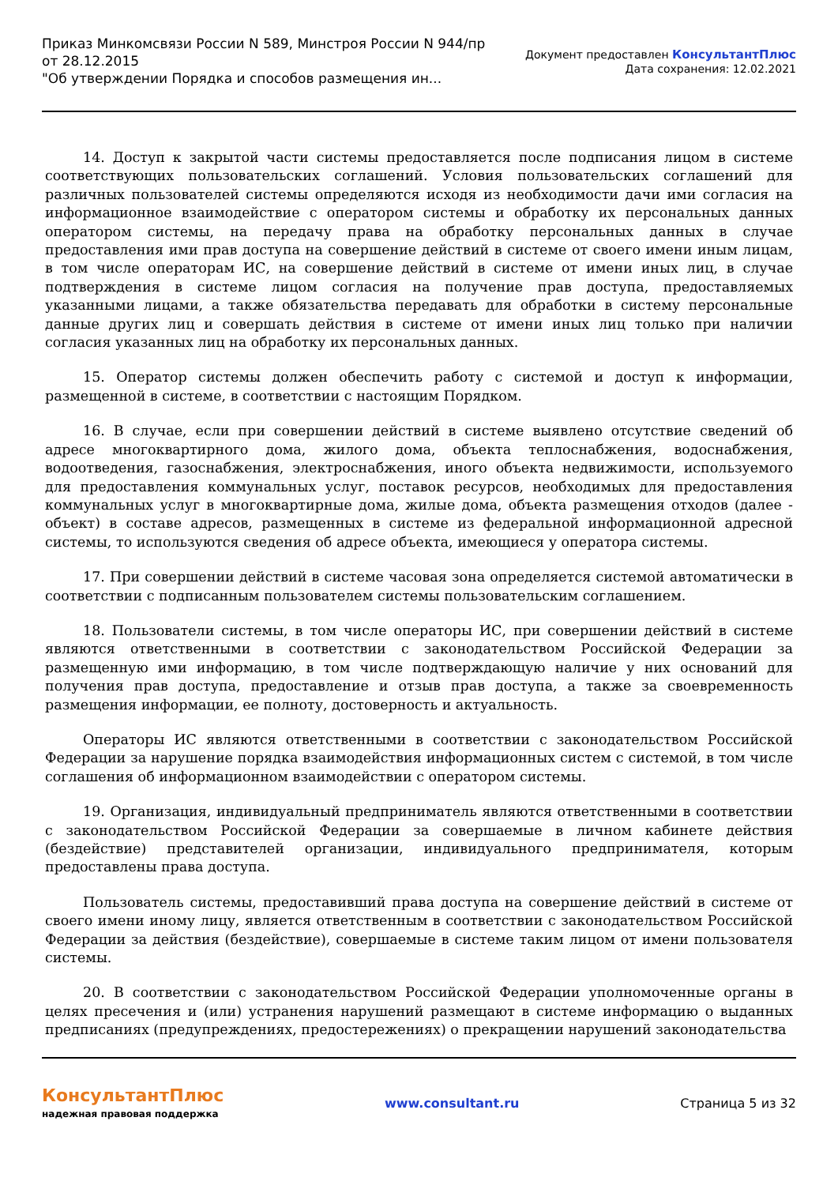Приказ Минкомсвязи России N 589, Минстроя России N 944/пр
от 28.12.2015
"Об утверждении Порядка и способов размещения ин...
Документ предоставлен КонсультантПлюс
Дата сохранения: 12.02.2021
14. Доступ к закрытой части системы предоставляется после подписания лицом в системе соответствующих пользовательских соглашений. Условия пользовательских соглашений для различных пользователей системы определяются исходя из необходимости дачи ими согласия на информационное взаимодействие с оператором системы и обработку их персональных данных оператором системы, на передачу права на обработку персональных данных в случае предоставления ими прав доступа на совершение действий в системе от своего имени иным лицам, в том числе операторам ИС, на совершение действий в системе от имени иных лиц, в случае подтверждения в системе лицом согласия на получение прав доступа, предоставляемых указанными лицами, а также обязательства передавать для обработки в систему персональные данные других лиц и совершать действия в системе от имени иных лиц только при наличии согласия указанных лиц на обработку их персональных данных.
15. Оператор системы должен обеспечить работу с системой и доступ к информации, размещенной в системе, в соответствии с настоящим Порядком.
16. В случае, если при совершении действий в системе выявлено отсутствие сведений об адресе многоквартирного дома, жилого дома, объекта теплоснабжения, водоснабжения, водоотведения, газоснабжения, электроснабжения, иного объекта недвижимости, используемого для предоставления коммунальных услуг, поставок ресурсов, необходимых для предоставления коммунальных услуг в многоквартирные дома, жилые дома, объекта размещения отходов (далее - объект) в составе адресов, размещенных в системе из федеральной информационной адресной системы, то используются сведения об адресе объекта, имеющиеся у оператора системы.
17. При совершении действий в системе часовая зона определяется системой автоматически в соответствии с подписанным пользователем системы пользовательским соглашением.
18. Пользователи системы, в том числе операторы ИС, при совершении действий в системе являются ответственными в соответствии с законодательством Российской Федерации за размещенную ими информацию, в том числе подтверждающую наличие у них оснований для получения прав доступа, предоставление и отзыв прав доступа, а также за своевременность размещения информации, ее полноту, достоверность и актуальность.
Операторы ИС являются ответственными в соответствии с законодательством Российской Федерации за нарушение порядка взаимодействия информационных систем с системой, в том числе соглашения об информационном взаимодействии с оператором системы.
19. Организация, индивидуальный предприниматель являются ответственными в соответствии с законодательством Российской Федерации за совершаемые в личном кабинете действия (бездействие) представителей организации, индивидуального предпринимателя, которым предоставлены права доступа.
Пользователь системы, предоставивший права доступа на совершение действий в системе от своего имени иному лицу, является ответственным в соответствии с законодательством Российской Федерации за действия (бездействие), совершаемые в системе таким лицом от имени пользователя системы.
20. В соответствии с законодательством Российской Федерации уполномоченные органы в целях пресечения и (или) устранения нарушений размещают в системе информацию о выданных предписаниях (предупреждениях, предостережениях) о прекращении нарушений законодательства
КонсультантПлюс
надежная правовая поддержка
www.consultant.ru Страница 5 из 32